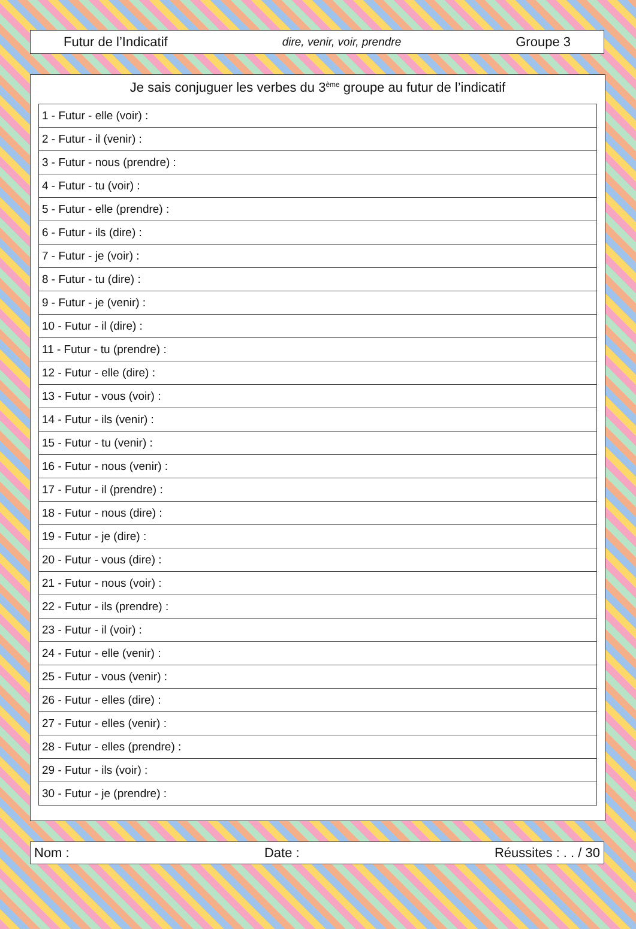Futur de l’Indicatif dire, venir, voir, prendre Groupe 3
Je sais conjuguer les verbes du 3<sup>ème</sup> groupe au futur de l’indicatif
| 1 - Futur - elle (voir) : |
| 2 - Futur - il (venir) : |
| 3 - Futur - nous (prendre) : |
| 4 - Futur - tu (voir) : |
| 5 - Futur - elle (prendre) : |
| 6 - Futur - ils (dire) : |
| 7 - Futur - je (voir) : |
| 8 - Futur - tu (dire) : |
| 9 - Futur - je (venir) : |
| 10 - Futur - il (dire) : |
| 11 - Futur - tu (prendre) : |
| 12 - Futur - elle (dire) : |
| 13 - Futur - vous (voir) : |
| 14 - Futur - ils (venir) : |
| 15 - Futur - tu (venir) : |
| 16 - Futur - nous (venir) : |
| 17 - Futur - il (prendre) : |
| 18 - Futur - nous (dire) : |
| 19 - Futur - je (dire) : |
| 20 - Futur - vous (dire) : |
| 21 - Futur - nous (voir) : |
| 22 - Futur - ils (prendre) : |
| 23 - Futur - il (voir) : |
| 24 - Futur - elle (venir) : |
| 25 - Futur - vous (venir) : |
| 26 - Futur - elles (dire) : |
| 27 - Futur - elles (venir) : |
| 28 - Futur - elles (prendre) : |
| 29 - Futur - ils (voir) : |
| 30 - Futur - je (prendre) : |
Nom : Date : Réussites : . . / 30